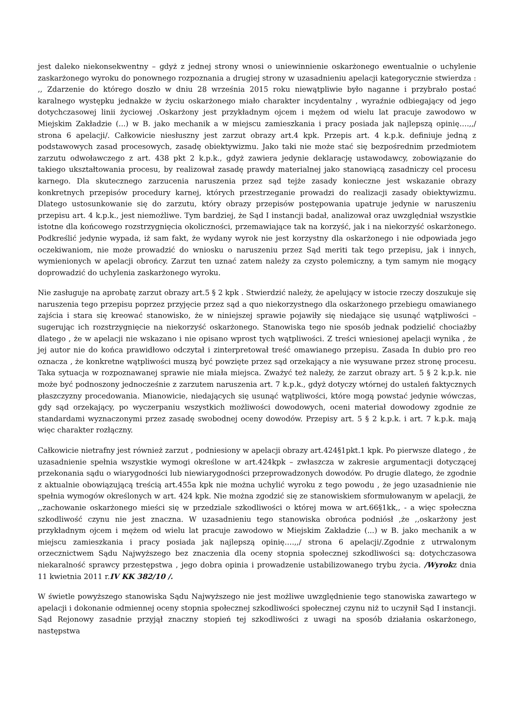jest daleko niekonsekwentny – gdyż z jednej strony wnosi o uniewinnienie oskarżonego ewentualnie o uchylenie zaskarżonego wyroku do ponownego rozpoznania a drugiej strony w uzasadnieniu apelacji kategorycznie stwierdza : ,, Zdarzenie do którego doszło w dniu 28 września 2015 roku niewątpliwie było naganne i przybrało postać karalnego występku jednakże w życiu oskarżonego miało charakter incydentalny , wyraźnie odbiegający od jego dotychczasowej linii życiowej .Oskarżony jest przykładnym ojcem i mężem od wielu lat pracuje zawodowo w Miejskim Zakładzie (...) w B. jako mechanik a w miejscu zamieszkania i pracy posiada jak najlepszą opinię….,,/ strona 6 apelacji/. Całkowicie niesłuszny jest zarzut obrazy art.4 kpk. Przepis art. 4 k.p.k. definiuje jedną z podstawowych zasad procesowych, zasadę obiektywizmu. Jako taki nie może stać się bezpośrednim przedmiotem zarzutu odwoławczego z art. 438 pkt 2 k.p.k., gdyż zawiera jedynie deklarację ustawodawcy, zobowiązanie do takiego ukształtowania procesu, by realizował zasadę prawdy materialnej jako stanowiącą zasadniczy cel procesu karnego. Dla skutecznego zarzucenia naruszenia przez sąd tejże zasady konieczne jest wskazanie obrazy konkretnych przepisów procedury karnej, których przestrzeganie prowadzi do realizacji zasady obiektywizmu. Dlatego ustosunkowanie się do zarzutu, który obrazy przepisów postępowania upatruje jedynie w naruszeniu przepisu art. 4 k.p.k., jest niemożliwe. Tym bardziej, że Sąd I instancji badał, analizował oraz uwzględniał wszystkie istotne dla końcowego rozstrzygnięcia okoliczności, przemawiające tak na korzyść, jak i na niekorzyść oskarżonego. Podkreślić jedynie wypada, iż sam fakt, że wydany wyrok nie jest korzystny dla oskarżonego i nie odpowiada jego oczekiwaniom, nie może prowadzić do wniosku o naruszeniu przez Sąd meriti tak tego przepisu, jak i innych, wymienionych w apelacji obrońcy. Zarzut ten uznać zatem należy za czysto polemiczny, a tym samym nie mogący doprowadzić do uchylenia zaskarżonego wyroku.
Nie zasługuje na aprobatę zarzut obrazy art.5 § 2 kpk . Stwierdzić należy, że apelujący w istocie rzeczy doszukuje się naruszenia tego przepisu poprzez przyjęcie przez sąd a quo niekorzystnego dla oskarżonego przebiegu omawianego zajścia i stara się kreować stanowisko, że w niniejszej sprawie pojawiły się niedające się usunąć wątpliwości – sugerując ich rozstrzygnięcie na niekorzyść oskarżonego. Stanowiska tego nie sposób jednak podzielić chociażby dlatego , że w apelacji nie wskazano i nie opisano wprost tych wątpliwości. Z treści wniesionej apelacji wynika , że jej autor nie do końca prawidłowo odczytał i zinterpretował treść omawianego przepisu. Zasada In dubio pro reo oznacza , że konkretne wątpliwości muszą być powzięte przez sąd orzekający a nie wysuwane przez stronę procesu. Taka sytuacja w rozpoznawanej sprawie nie miała miejsca. Zważyć też należy, że zarzut obrazy art. 5 § 2 k.p.k. nie może być podnoszony jednocześnie z zarzutem naruszenia art. 7 k.p.k., gdyż dotyczy wtórnej do ustaleń faktycznych płaszczyzny procedowania. Mianowicie, niedających się usunąć wątpliwości, które mogą powstać jedynie wówczas, gdy sąd orzekający, po wyczerpaniu wszystkich możliwości dowodowych, oceni materiał dowodowy zgodnie ze standardami wyznaczonymi przez zasadę swobodnej oceny dowodów. Przepisy art. 5 § 2 k.p.k. i art. 7 k.p.k. mają więc charakter rozłączny.
Całkowicie nietrafny jest również zarzut , podniesiony w apelacji obrazy art.424§1pkt.1 kpk. Po pierwsze dlatego , że uzasadnienie spełnia wszystkie wymogi określone w art.424kpk – zwłaszcza w zakresie argumentacji dotyczącej przekonania sądu o wiarygodności lub niewiarygodności przeprowadzonych dowodów. Po drugie dlatego, że zgodnie z aktualnie obowiązującą treścią art.455a kpk nie można uchylić wyroku z tego powodu , że jego uzasadnienie nie spełnia wymogów określonych w art. 424 kpk. Nie można zgodzić się ze stanowiskiem sformułowanym w apelacji, że ,,zachowanie oskarżonego mieści się w przedziale szkodliwości o której mowa w art.66§1kk,, - a więc społeczna szkodliwość czynu nie jest znaczna. W uzasadnieniu tego stanowiska obrońca podniósł ,że ,,oskarżony jest przykładnym ojcem i mężem od wielu lat pracuje zawodowo w Miejskim Zakładzie (...) w B. jako mechanik a w miejscu zamieszkania i pracy posiada jak najlepszą opinię….,,/ strona 6 apelacji/.Zgodnie z utrwalonym orzecznictwem Sądu Najwyższego bez znaczenia dla oceny stopnia społecznej szkodliwości są: dotychczasowa niekaralność sprawcy przestępstwa , jego dobra opinia i prowadzenie ustabilizowanego trybu życia. /Wyrokz dnia 11 kwietnia 2011 r.IV KK 382/10 /.
W świetle powyższego stanowiska Sądu Najwyższego nie jest możliwe uwzględnienie tego stanowiska zawartego w apelacji i dokonanie odmiennej oceny stopnia społecznej szkodliwości społecznej czynu niż to uczynił Sąd I instancji. Sąd Rejonowy zasadnie przyjął znaczny stopień tej szkodliwości z uwagi na sposób działania oskarżonego, następstwa